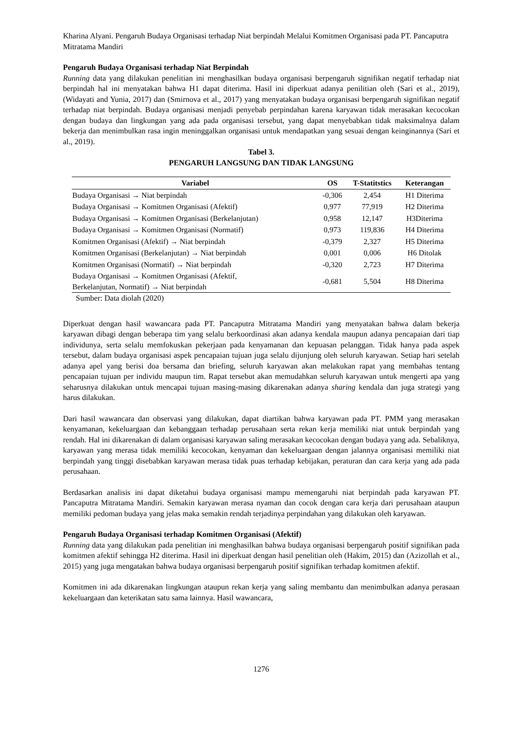Kharina Alyani. Pengaruh Budaya Organisasi terhadap Niat berpindah Melalui Komitmen Organisasi pada PT. Pancaputra Mitratama Mandiri
Pengaruh Budaya Organisasi terhadap Niat Berpindah
Running data yang dilakukan penelitian ini menghasilkan budaya organisasi berpengaruh signifikan negatif terhadap niat berpindah hal ini menyatakan bahwa H1 dapat diterima. Hasil ini diperkuat adanya penilitian oleh (Sari et al., 2019), (Widayati and Yunia, 2017) dan (Smirnova et al., 2017) yang menyatakan budaya organisasi berpengaruh signifikan negatif terhadap niat berpindah. Budaya organisasi menjadi penyebab perpindahan karena karyawan tidak merasakan kecocokan dengan budaya dan lingkungan yang ada pada organisasi tersebut, yang dapat menyebabkan tidak maksimalnya dalam bekerja dan menimbulkan rasa ingin meninggalkan organisasi untuk mendapatkan yang sesuai dengan keinginannya (Sari et al., 2019).
Tabel 3.
PENGARUH LANGSUNG DAN TIDAK LANGSUNG
| Variabel | OS | T-Statitstics | Keterangan |
| --- | --- | --- | --- |
| Budaya Organisasi → Niat berpindah | -0,306 | 2,454 | H1 Diterima |
| Budaya Organisasi → Komitmen Organisasi (Afektif) | 0,977 | 77,919 | H2 Diterima |
| Budaya Organisasi → Komitmen Organisasi (Berkelanjutan) | 0,958 | 12,147 | H3Diterima |
| Budaya Organisasi → Komitmen Organisasi (Normatif) | 0,973 | 119,836 | H4 Diterima |
| Komitmen Organisasi (Afektif) → Niat berpindah | -0,379 | 2,327 | H5 Diterima |
| Komitmen Organisasi (Berkelanjutan) → Niat berpindah | 0,001 | 0,006 | H6 Ditolak |
| Komitmen Organisasi (Normatif) → Niat berpindah | -0,320 | 2,723 | H7 Diterima |
| Budaya Organisasi → Komitmen Organisasi (Afektif, Berkelanjutan, Normatif) → Niat berpindah | -0,681 | 5,504 | H8 Diterima |
Sumber: Data diolah (2020)
Diperkuat dengan hasil wawancara pada PT. Pancaputra Mitratama Mandiri yang menyatakan bahwa dalam bekerja karyawan dibagi dengan beberapa tim yang selalu berkoordinasi akan adanya kendala maupun adanya pencapaian dari tiap individunya, serta selalu memfokuskan pekerjaan pada kenyamanan dan kepuasan pelanggan. Tidak hanya pada aspek tersebut, dalam budaya organisasi aspek pencapaian tujuan juga selalu dijunjung oleh seluruh karyawan. Setiap hari setelah adanya apel yang berisi doa bersama dan briefing, seluruh karyawan akan melakukan rapat yang membahas tentang pencapaian tujuan per individu maupun tim. Rapat tersebut akan memudahkan seluruh karyawan untuk mengerti apa yang seharusnya dilakukan untuk mencapai tujuan masing-masing dikarenakan adanya sharing kendala dan juga strategi yang harus dilakukan.
Dari hasil wawancara dan observasi yang dilakukan, dapat diartikan bahwa karyawan pada PT. PMM yang merasakan kenyamanan, kekeluargaan dan kebanggaan terhadap perusahaan serta rekan kerja memiliki niat untuk berpindah yang rendah. Hal ini dikarenakan di dalam organisasi karyawan saling merasakan kecocokan dengan budaya yang ada. Sebaliknya, karyawan yang merasa tidak memiliki kecocokan, kenyaman dan kekeluargaan dengan jalannya organisasi memiliki niat berpindah yang tinggi disebabkan karyawan merasa tidak puas terhadap kebijakan, peraturan dan cara kerja yang ada pada perusahaan.
Berdasarkan analisis ini dapat diketahui budaya organisasi mampu memengaruhi niat berpindah pada karyawan PT. Pancaputra Mitratama Mandiri. Semakin karyawan merasa nyaman dan cocok dengan cara kerja dari perusahaan ataupun memiliki pedoman budaya yang jelas maka semakin rendah terjadinya perpindahan yang dilakukan oleh karyawan.
Pengaruh Budaya Organisasi terhadap Komitmen Organisasi (Afektif)
Running data yang dilakukan pada penelitian ini menghasilkan bahwa budaya organisasi berpengaruh positif signifikan pada komitmen afektif sehingga H2 diterima. Hasil ini diperkuat dengan hasil penelitian oleh (Hakim, 2015) dan (Azizollah et al., 2015) yang juga mengatakan bahwa budaya organisasi berpengaruh positif signifikan terhadap komitmen afektif.
Komitmen ini ada dikarenakan lingkungan ataupun rekan kerja yang saling membantu dan menimbulkan adanya perasaan kekeluargaan dan keterikatan satu sama lainnya. Hasil wawancara,
1276